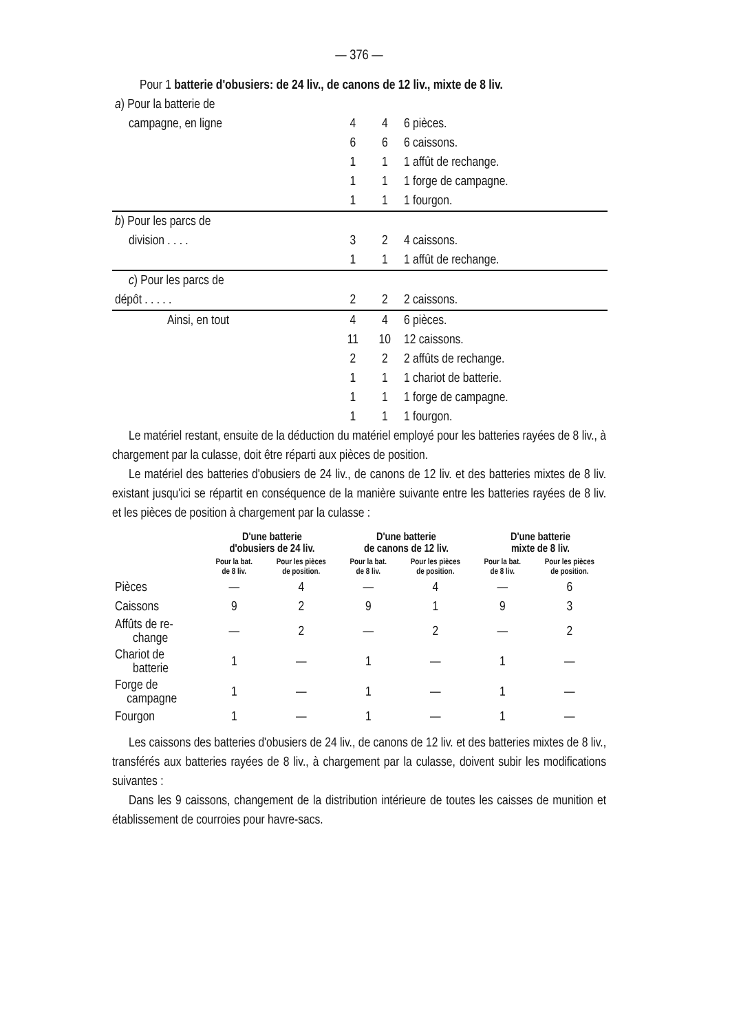— 376 —
| Pour 1 batterie d'obusiers: de 24 liv., de canons de 12 liv., mixte de 8 liv. | | | |
| a ) Pour la batterie de | | | |
| campagne, en ligne | 4 | 4 | 6 pièces. |
| | 6 | 6 | 6 caissons. |
| | 1 | 1 | 1 affût de rechange. |
| | 1 | 1 | 1 forge de campagne. |
| | 1 | 1 | 1 fourgon. |
| b ) Pour les parcs de | | | |
| division . . . . | 3 | 2 | 4 caissons. |
| | 1 | 1 | 1 affût de rechange. |
| c ) Pour les parcs de | | | |
| dépôt . . . . . | 2 | 2 | 2 caissons. |
| Ainsi, en tout | 4 | 4 | 6 pièces. |
| | 11 | 10 | 12 caissons. |
| | 2 | 2 | 2 affûts de rechange. |
| | 1 | 1 | 1 chariot de batterie. |
| | 1 | 1 | 1 forge de campagne. |
| | 1 | 1 | 1 fourgon. |
Le matériel restant, ensuite de la déduction du matériel employé pour les batteries rayées de 8 liv., à chargement par la culasse, doit être réparti aux pièces de position.
Le matériel des batteries d'obusiers de 24 liv., de canons de 12 liv. et des batteries mixtes de 8 liv. existant jusqu'ici se répartit en conséquence de la manière suivante entre les batteries rayées de 8 liv. et les pièces de position à chargement par la culasse :
| | D'une batterie d'obusiers de 24 liv. | | D'une batterie de canons de 12 liv. | | D'une batterie mixte de 8 liv. | |
| --- | --- | --- | --- | --- | --- | --- |
| | Pour la bat. de 8 liv. | Pour les pièces de position. | Pour la bat. de 8 liv. | Pour les pièces de position. | Pour la bat. de 8 liv. | Pour les pièces de position. |
| Pièces | — | 4 | — | 4 | — | 6 |
| Caissons | 9 | 2 | 9 | 1 | 9 | 3 |
| Affûts de re- change | — | 2 | — | 2 | — | 2 |
| Chariot de batterie | 1 | — | 1 | — | 1 | — |
| Forge de campagne | 1 | — | 1 | — | 1 | — |
| Fourgon | 1 | — | 1 | — | 1 | — |
Les caissons des batteries d'obusiers de 24 liv., de canons de 12 liv. et des batteries mixtes de 8 liv., transférés aux batteries rayées de 8 liv., à chargement par la culasse, doivent subir les modifications suivantes :
Dans les 9 caissons, changement de la distribution intérieure de toutes les caisses de munition et établissement de courroies pour havre-sacs.